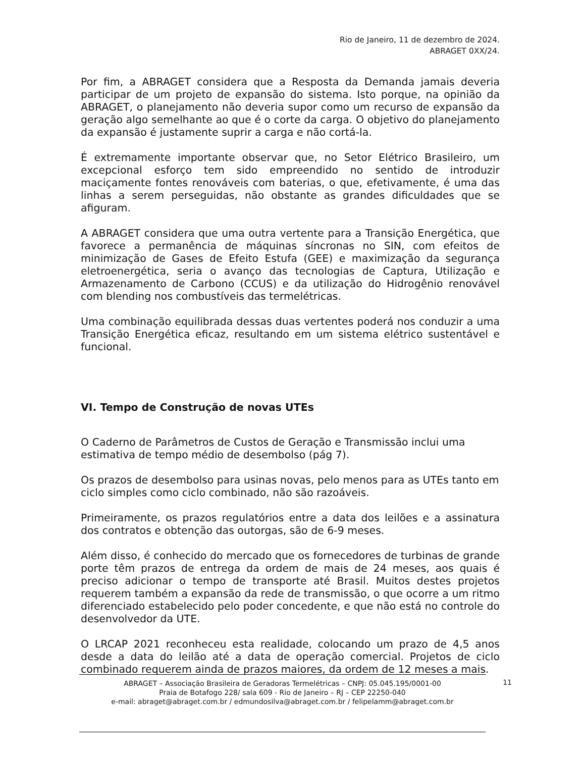Rio de Janeiro, 11 de dezembro de 2024.
ABRAGET 0XX/24.
Por fim, a ABRAGET considera que a Resposta da Demanda jamais deveria participar de um projeto de expansão do sistema. Isto porque, na opinião da ABRAGET, o planejamento não deveria supor como um recurso de expansão da geração algo semelhante ao que é o corte da carga. O objetivo do planejamento da expansão é justamente suprir a carga e não cortá-la.
É extremamente importante observar que, no Setor Elétrico Brasileiro, um excepcional esforço tem sido empreendido no sentido de introduzir maciçamente fontes renováveis com baterias, o que, efetivamente, é uma das linhas a serem perseguidas, não obstante as grandes dificuldades que se afiguram.
A ABRAGET considera que uma outra vertente para a Transição Energética, que favorece a permanência de máquinas síncronas no SIN, com efeitos de minimização de Gases de Efeito Estufa (GEE) e maximização da segurança eletroenergética, seria o avanço das tecnologias de Captura, Utilização e Armazenamento de Carbono (CCUS) e da utilização do Hidrogênio renovável com blending nos combustíveis das termelétricas.
Uma combinação equilibrada dessas duas vertentes poderá nos conduzir a uma Transição Energética eficaz, resultando em um sistema elétrico sustentável e funcional.
VI. Tempo de Construção de novas UTEs
O Caderno de Parâmetros de Custos de Geração e Transmissão inclui uma estimativa de tempo médio de desembolso (pág 7).
Os prazos de desembolso para usinas novas, pelo menos para as UTEs tanto em ciclo simples como ciclo combinado, não são razoáveis.
Primeiramente, os prazos regulatórios entre a data dos leilões e a assinatura dos contratos e obtenção das outorgas, são de 6-9 meses.
Além disso, é conhecido do mercado que os fornecedores de turbinas de grande porte têm prazos de entrega da ordem de mais de 24 meses, aos quais é preciso adicionar o tempo de transporte até Brasil. Muitos destes projetos requerem também a expansão da rede de transmissão, o que ocorre a um ritmo diferenciado estabelecido pelo poder concedente, e que não está no controle do desenvolvedor da UTE.
O LRCAP 2021 reconheceu esta realidade, colocando um prazo de 4,5 anos desde a data do leilão até a data de operação comercial. Projetos de ciclo combinado requerem ainda de prazos maiores, da ordem de 12 meses a mais.
11 ABRAGET – Associação Brasileira de Geradoras Termelétricas – CNPJ: 05.045.195/0001-00
Praia de Botafogo 228/ sala 609 - Rio de Janeiro – RJ – CEP 22250-040
e-mail: abraget@abraget.com.br / edmundosilva@abraget.com.br / felipelamm@abraget.com.br